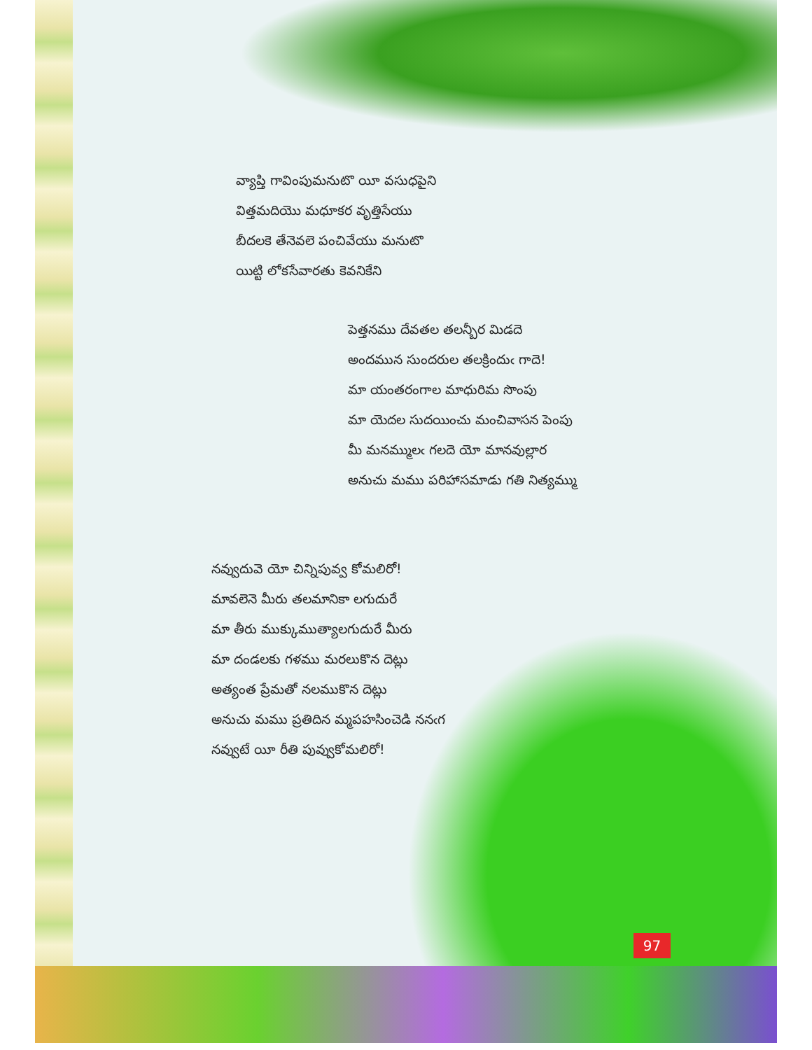వ్యాప్తి గావింపుమనుటొ యీ వసుధపైని
విత్తమదియొ మధూకర వృత్తిసేయు
బీదలకె తేనెవలె పంచివేయు మనుటొ
యిట్టి లోకసేవారతు కెవనికేని
పెత్తనము దేవతల తలన్బీర మిడదె
అందమున సుందరుల తలక్రిందుఁ గాదె!
మా యంతరంగాల మాధురిమ సొంపు
మా యెదల సుదయించు మంచివాసన పెంపు
మీ మనమ్ములఁ గలదె యో మానవుల్లార
అనుచు మము పరిహాసమాడు గతి నిత్యమ్ము
నవ్వుదువె యో చిన్నిపువ్వ కోమలిరో!
మావలెనె మీరు తలమానికా లగుదురే
మా తీరు ముక్కుముత్యాలగుదురే మీరు
మా దండలకు గళము మరలుకొన దెట్లు
అత్యంత ప్రేమతో నలముకొన దెట్లు
అనుచు మము ప్రతిదిన మ్మపహసించెడి ననఁగ
నవ్వుటే యీ రీతి పువ్వుకోమలిరో!
97